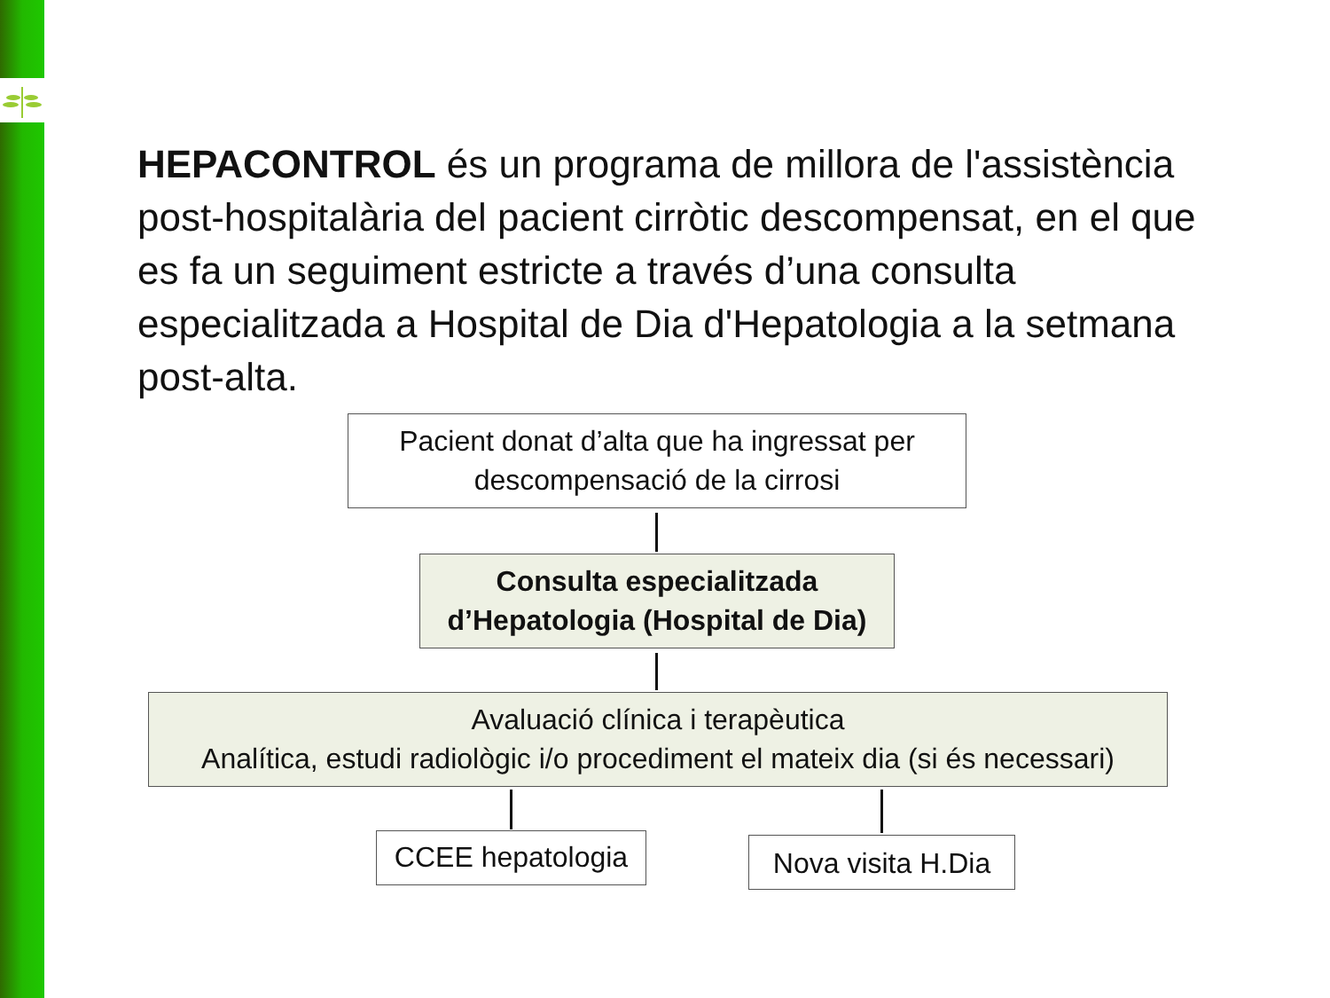HEPACONTROL és un programa de millora de l'assistència post-hospitalària del pacient cirròtic descompensat, en el que es fa un seguiment estricte a través d’una consulta especialitzada a Hospital de Dia d'Hepatologia a la setmana post-alta.
Pacient donat d’alta que ha ingressat per descompensació de la cirrosi
Consulta especialitzada d’Hepatologia (Hospital de Dia)
Avaluació clínica i terapèutica
Analítica, estudi radiològic i/o procediment el mateix dia (si és necessari)
CCEE hepatologia
Nova visita H.Dia